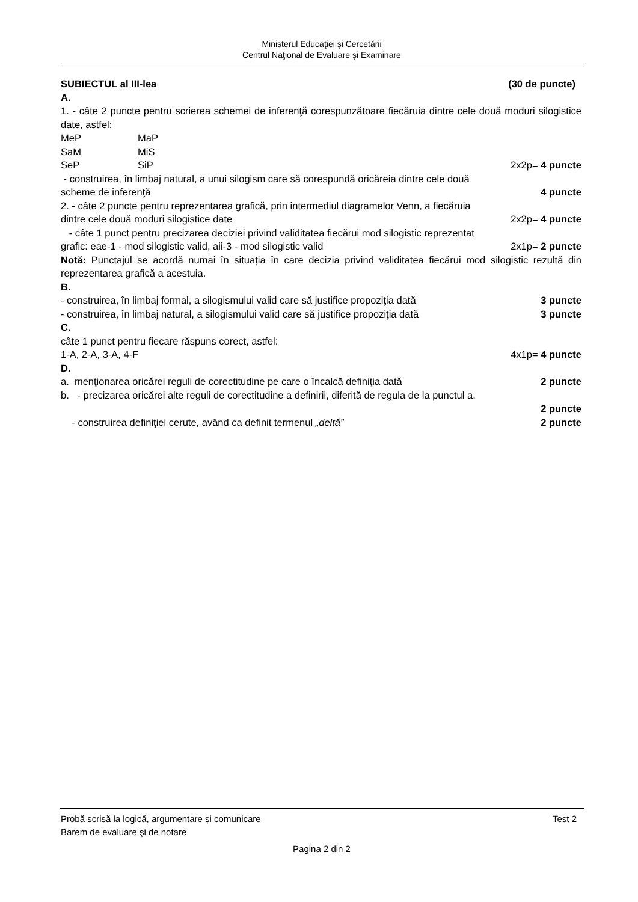Ministerul Educaţiei și Cercetării
Centrul Naţional de Evaluare şi Examinare
SUBIECTUL al III-lea (30 de puncte)
A.
1. - câte 2 puncte pentru scrierea schemei de inferenţă corespunzătoare fiecăruia dintre cele două moduri silogistice date, astfel:
MeP MaP
SaM MiS
SeP SiP 2x2p= 4 puncte
- construirea, în limbaj natural, a unui silogism care să corespundă oricăreia dintre cele două
scheme de inferenţă 4 puncte
2. - câte 2 puncte pentru reprezentarea grafică, prin intermediul diagramelor Venn, a fiecăruia
dintre cele două moduri silogistice date 2x2p= 4 puncte
- câte 1 punct pentru precizarea deciziei privind validitatea fiecărui mod silogistic reprezentat
grafic: eae-1 - mod silogistic valid, aii-3 - mod silogistic valid 2x1p= 2 puncte
Notă: Punctajul se acordă numai în situația în care decizia privind validitatea fiecărui mod silogistic rezultă din reprezentarea grafică a acestuia.
B.
- construirea, în limbaj formal, a silogismului valid care să justifice propoziţia dată 3 puncte
- construirea, în limbaj natural, a silogismului valid care să justifice propoziţia dată 3 puncte
C.
câte 1 punct pentru fiecare răspuns corect, astfel:
1-A, 2-A, 3-A, 4-F 4x1p= 4 puncte
D.
a. menţionarea oricărei reguli de corectitudine pe care o încalcă definiţia dată 2 puncte
b. - precizarea oricărei alte reguli de corectitudine a definirii, diferită de regula de la punctul a.
2 puncte
- construirea definiţiei cerute, având ca definit termenul „deltă” 2 puncte
Probă scrisă la logică, argumentare și comunicare Test 2
Barem de evaluare şi de notare
Pagina 2 din 2